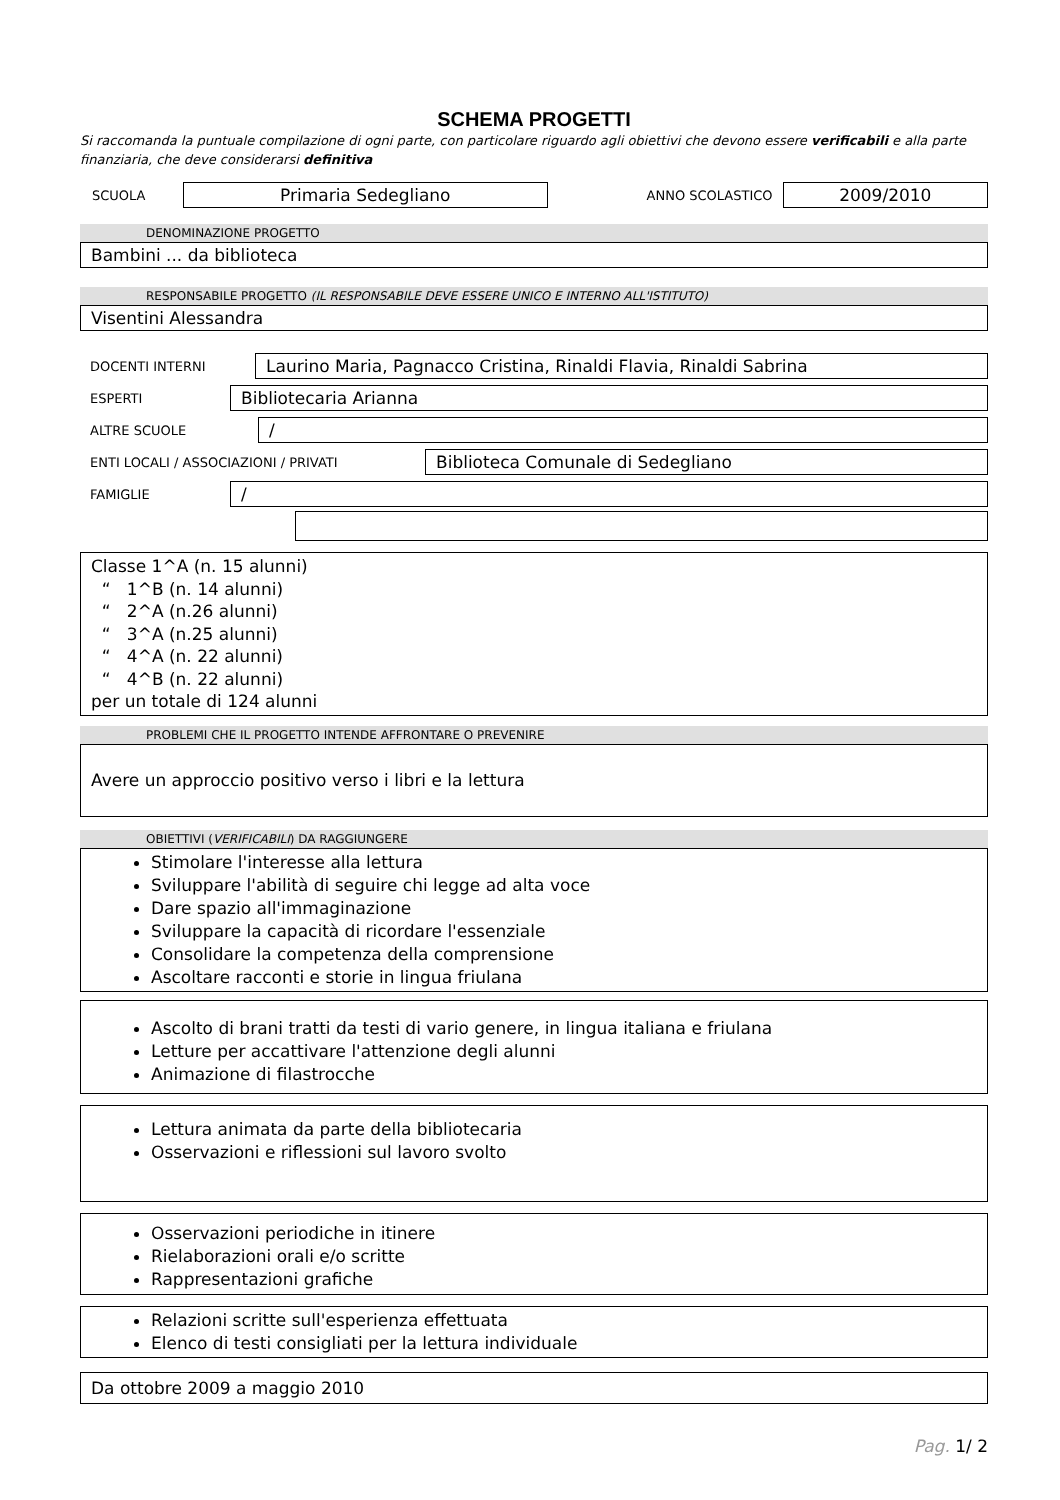SCHEMA PROGETTI
Si raccomanda la puntuale compilazione di ogni parte, con particolare riguardo agli obiettivi che devono essere verificabili e alla parte finanziaria, che deve considerarsi definitiva
SCUOLA Primaria Sedegliano ANNO SCOLASTICO 2009/2010
DENOMINAZIONE PROGETTO
Bambini ... da biblioteca
RESPONSABILE PROGETTO (IL RESPONSABILE DEVE ESSERE UNICO E INTERNO ALL'ISTITUTO)
Visentini Alessandra
DOCENTI INTERNI Laurino Maria, Pagnacco Cristina, Rinaldi Flavia, Rinaldi Sabrina
ESPERTI Bibliotecaria Arianna
ALTRE SCUOLE /
ENTI LOCALI / ASSOCIAZIONI / PRIVATI Biblioteca Comunale di Sedegliano
FAMIGLIE /
Classe 1^A (n. 15 alunni)
“ 1^B (n. 14 alunni)
“ 2^A (n.26 alunni)
“ 3^A (n.25 alunni)
“ 4^A (n. 22 alunni)
“ 4^B (n. 22 alunni)
per un totale di 124 alunni
PROBLEMI CHE IL PROGETTO INTENDE AFFRONTARE O PREVENIRE
Avere un approccio positivo verso i libri e la lettura
OBIETTIVI (VERIFICABILI) DA RAGGIUNGERE
Stimolare l'interesse alla lettura
Sviluppare l'abilità di seguire chi legge ad alta voce
Dare spazio all'immaginazione
Sviluppare la capacità di ricordare l'essenziale
Consolidare la competenza della comprensione
Ascoltare racconti e storie in lingua friulana
Ascolto di brani tratti da testi di vario genere, in lingua italiana e friulana
Letture per accattivare l'attenzione degli alunni
Animazione di filastrocche
Lettura animata da parte della bibliotecaria
Osservazioni e riflessioni sul lavoro svolto
Osservazioni periodiche in itinere
Rielaborazioni orali e/o scritte
Rappresentazioni grafiche
Relazioni scritte sull'esperienza effettuata
Elenco di testi consigliati per la lettura individuale
Da ottobre 2009 a maggio 2010
Pag. 1/ 2